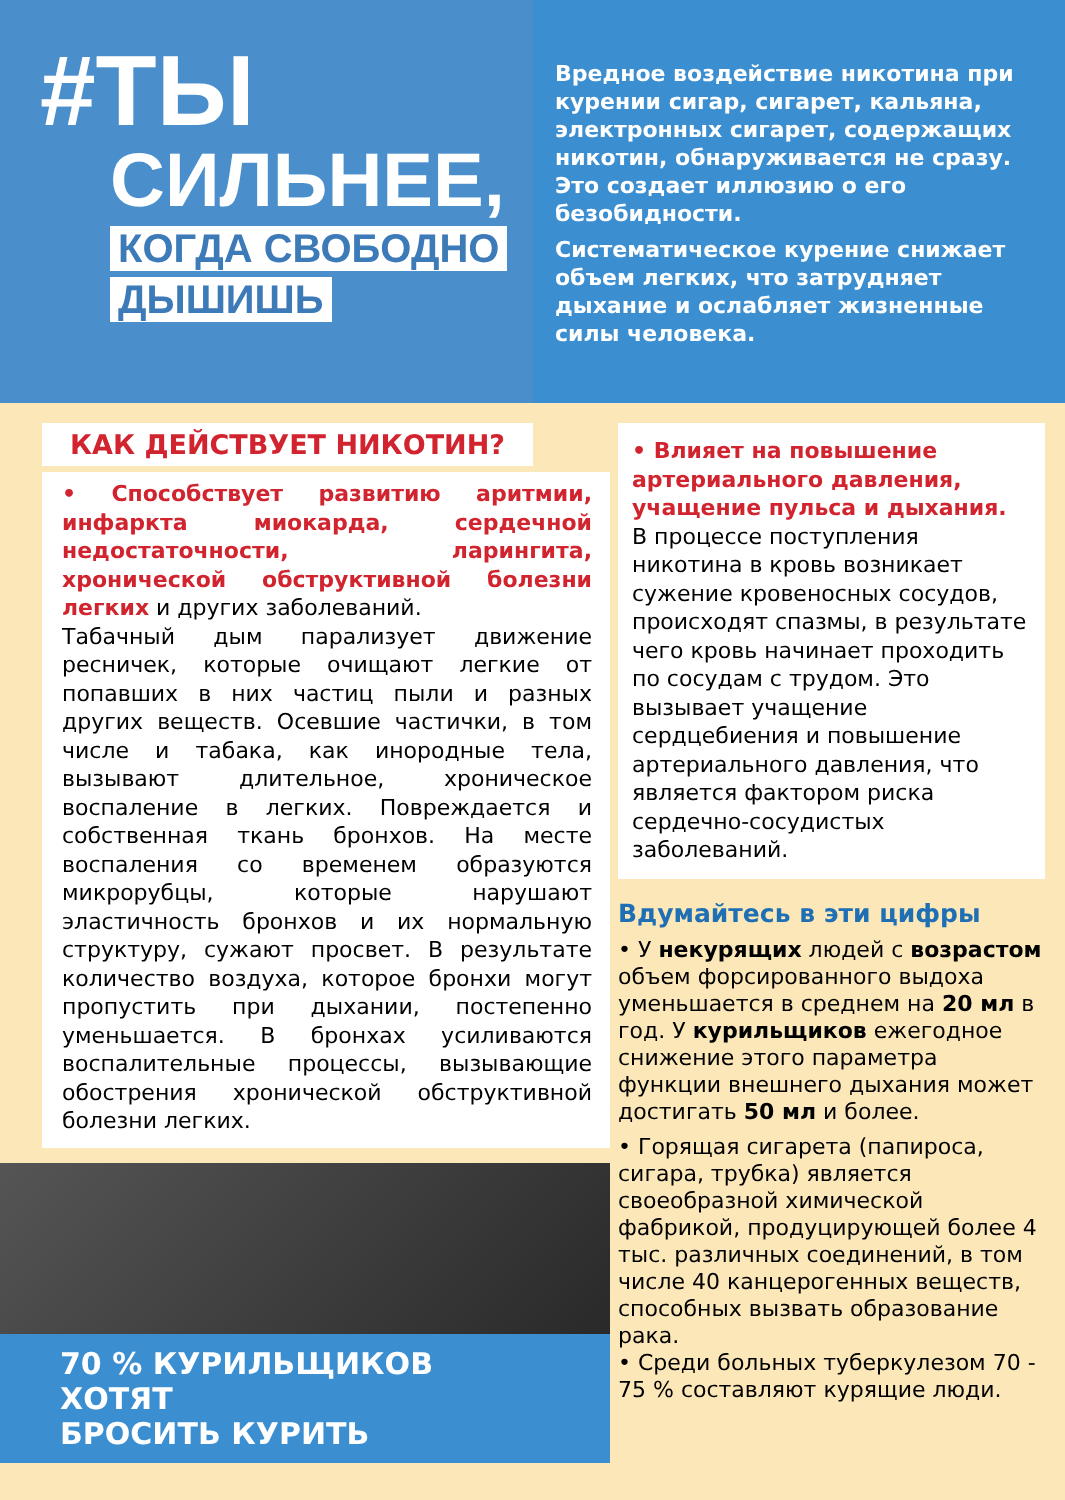#ТЫ
СИЛЬНЕЕ,
КОГДА СВОБОДНО
ДЫШИШЬ
Вредное воздействие никотина при курении сигар, сигарет, кальяна, электронных сигарет, содержащих никотин, обнаруживается не сразу. Это создает иллюзию о его безобидности.
Систематическое курение снижает объем легких, что затрудняет дыхание и ослабляет жизненные силы человека.
КАК ДЕЙСТВУЕТ НИКОТИН?
• Способствует развитию аритмии, инфаркта миокарда, сердечной недостаточности, ларингита, хронической обструктивной болезни легких и других заболеваний.
Табачный дым парализует движение ресничек, которые очищают легкие от попавших в них частиц пыли и разных других веществ. Осевшие частички, в том числе и табака, как инородные тела, вызывают длительное, хроническое воспаление в легких. Повреждается и собственная ткань бронхов. На месте воспаления со временем образуются микрорубцы, которые нарушают эластичность бронхов и их нормальную структуру, сужают просвет. В результате количество воздуха, которое бронхи могут пропустить при дыхании, постепенно уменьшается. В бронхах усиливаются воспалительные процессы, вызывающие обострения хронической обструктивной болезни легких.
70 % КУРИЛЬЩИКОВ ХОТЯТ
БРОСИТЬ КУРИТЬ
• Влияет на повышение артериального давления, учащение пульса и дыхания.
В процессе поступления никотина в кровь возникает сужение кровеносных сосудов, происходят спазмы, в результате чего кровь начинает проходить по сосудам с трудом. Это вызывает учащение сердцебиения и повышение артериального давления, что является фактором риска сердечно-сосудистых заболеваний.
Вдумайтесь в эти цифры
• У некурящих людей с возрастом объем форсированного выдоха уменьшается в среднем на 20 мл в год. У курильщиков ежегодное снижение этого параметра функции внешнего дыхания может достигать 50 мл и более.
• Горящая сигарета (папироса, сигара, трубка) является своеобразной химической фабрикой, продуцирующей более 4 тыс. различных соединений, в том числе 40 канцерогенных веществ, способных вызвать образование рака.
• Среди больных туберкулезом 70 - 75 % составляют курящие люди.